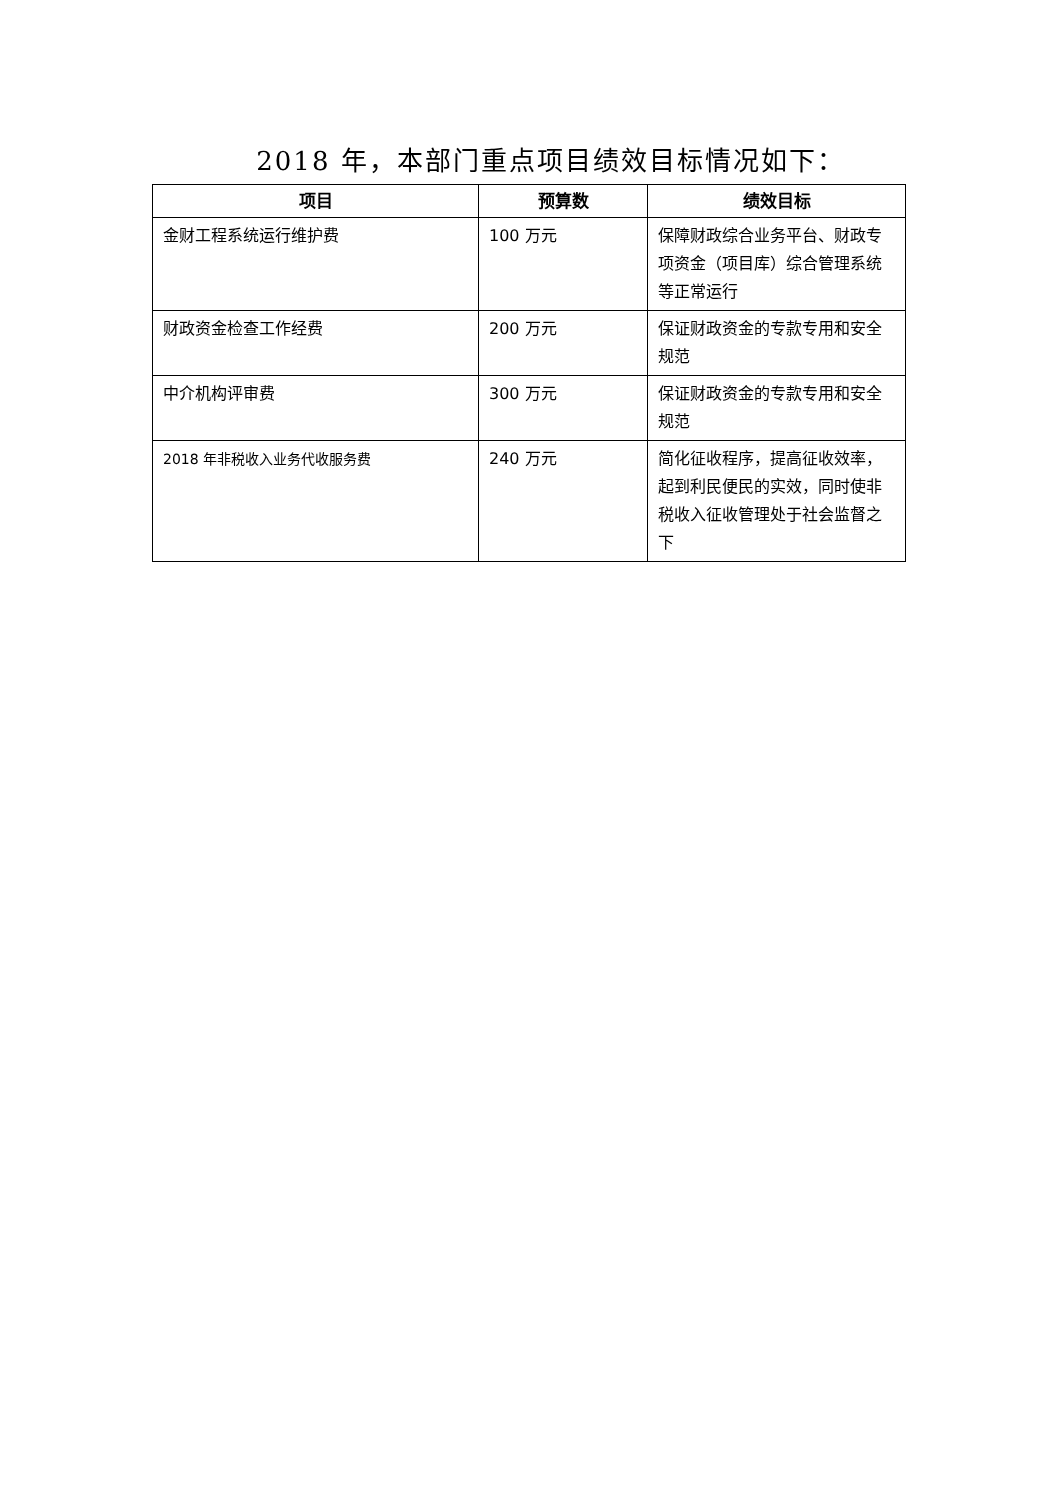2018 年，本部门重点项目绩效目标情况如下：
| 项目 | 预算数 | 绩效目标 |
| --- | --- | --- |
| 金财工程系统运行维护费 | 100 万元 | 保障财政综合业务平台、财政专项资金（项目库）综合管理系统等正常运行 |
| 财政资金检查工作经费 | 200 万元 | 保证财政资金的专款专用和安全规范 |
| 中介机构评审费 | 300 万元 | 保证财政资金的专款专用和安全规范 |
| 2018 年非税收入业务代收服务费 | 240 万元 | 简化征收程序，提高征收效率，起到利民便民的实效，同时使非税收入征收管理处于社会监督之下 |